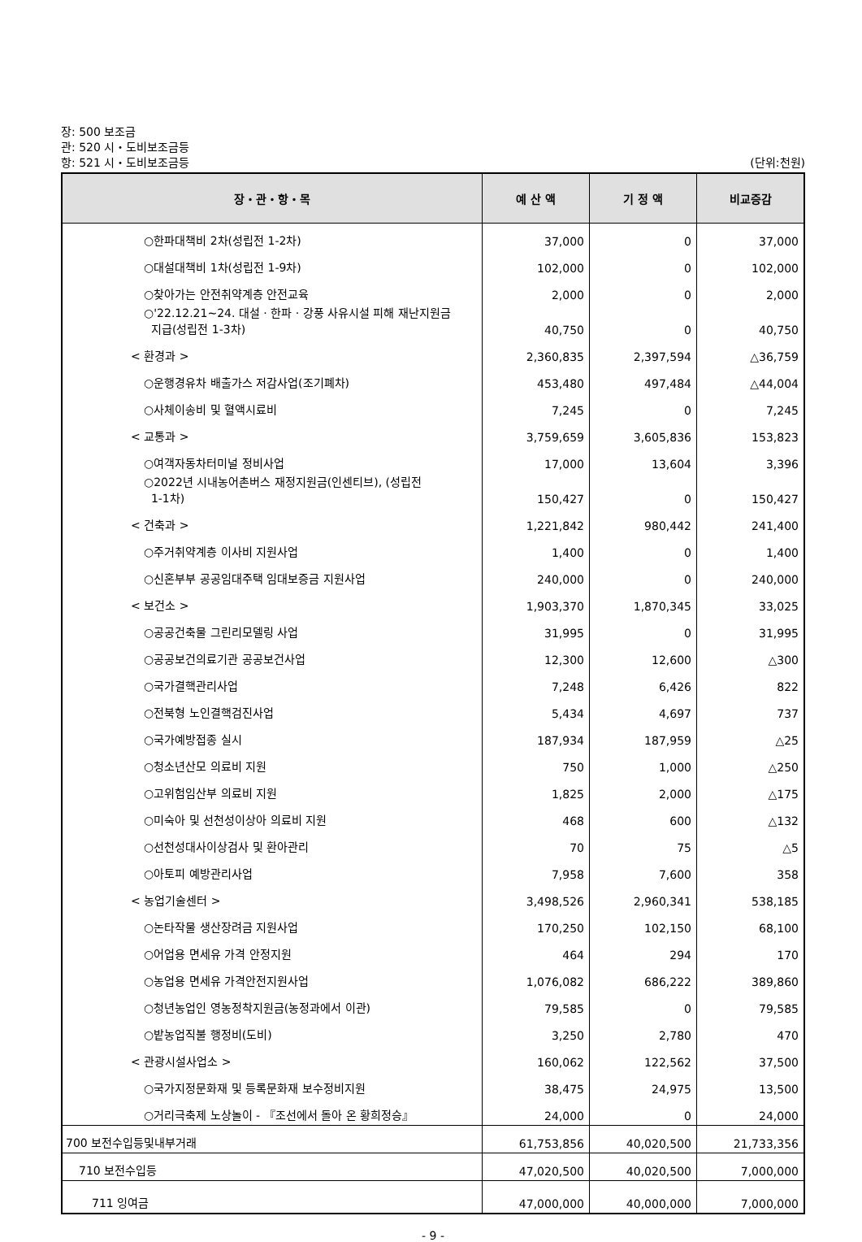장: 500 보조금
관: 520 시・도비보조금등
항: 521 시・도비보조금등 (단위:천원)
| 장・관・항・목 | 예 산 액 | 기 정 액 | 비교증감 |
| --- | --- | --- | --- |
| ○한파대책비 2차(성립전 1-2차) | 37,000 | 0 | 37,000 |
| ○대설대책비 1차(성립전 1-9차) | 102,000 | 0 | 102,000 |
| ○찾아가는 안전취약계층 안전교육 | 2,000 | 0 | 2,000 |
| ○'22.12.21~24. 대설 · 한파 · 강풍 사유시설 피해 재난지원금 지급(성립전 1-3차) | 40,750 | 0 | 40,750 |
| < 환경과 > | 2,360,835 | 2,397,594 | △36,759 |
| ○운행경유차 배출가스 저감사업(조기폐차) | 453,480 | 497,484 | △44,004 |
| ○사체이송비 및 혈액시료비 | 7,245 | 0 | 7,245 |
| < 교통과 > | 3,759,659 | 3,605,836 | 153,823 |
| ○여객자동차터미널 정비사업 | 17,000 | 13,604 | 3,396 |
| ○2022년 시내농어촌버스 재정지원금(인센티브), (성립전 1-1차) | 150,427 | 0 | 150,427 |
| < 건축과 > | 1,221,842 | 980,442 | 241,400 |
| ○주거취약계층 이사비 지원사업 | 1,400 | 0 | 1,400 |
| ○신혼부부 공공임대주택 임대보증금 지원사업 | 240,000 | 0 | 240,000 |
| < 보건소 > | 1,903,370 | 1,870,345 | 33,025 |
| ○공공건축물 그린리모델링 사업 | 31,995 | 0 | 31,995 |
| ○공공보건의료기관 공공보건사업 | 12,300 | 12,600 | △300 |
| ○국가결핵관리사업 | 7,248 | 6,426 | 822 |
| ○전북형 노인결핵검진사업 | 5,434 | 4,697 | 737 |
| ○국가예방접종 실시 | 187,934 | 187,959 | △25 |
| ○청소년산모 의료비 지원 | 750 | 1,000 | △250 |
| ○고위험임산부 의료비 지원 | 1,825 | 2,000 | △175 |
| ○미숙아 및 선천성이상아 의료비 지원 | 468 | 600 | △132 |
| ○선천성대사이상검사 및 환아관리 | 70 | 75 | △5 |
| ○아토피 예방관리사업 | 7,958 | 7,600 | 358 |
| < 농업기술센터 > | 3,498,526 | 2,960,341 | 538,185 |
| ○논타작물 생산장려금 지원사업 | 170,250 | 102,150 | 68,100 |
| ○어업용 면세유 가격 안정지원 | 464 | 294 | 170 |
| ○농업용 면세유 가격안전지원사업 | 1,076,082 | 686,222 | 389,860 |
| ○청년농업인 영농정착지원금(농정과에서 이관) | 79,585 | 0 | 79,585 |
| ○밭농업직불 행정비(도비) | 3,250 | 2,780 | 470 |
| < 관광시설사업소 > | 160,062 | 122,562 | 37,500 |
| ○국가지정문화재 및 등록문화재 보수정비지원 | 38,475 | 24,975 | 13,500 |
| ○거리극축제 노상놀이 - 『조선에서 돌아 온 황희정승』 | 24,000 | 0 | 24,000 |
| 700 보전수입등및내부거래 | 61,753,856 | 40,020,500 | 21,733,356 |
| 710 보전수입등 | 47,020,500 | 40,020,500 | 7,000,000 |
| 711 잉여금 | 47,000,000 | 40,000,000 | 7,000,000 |
- 9 -